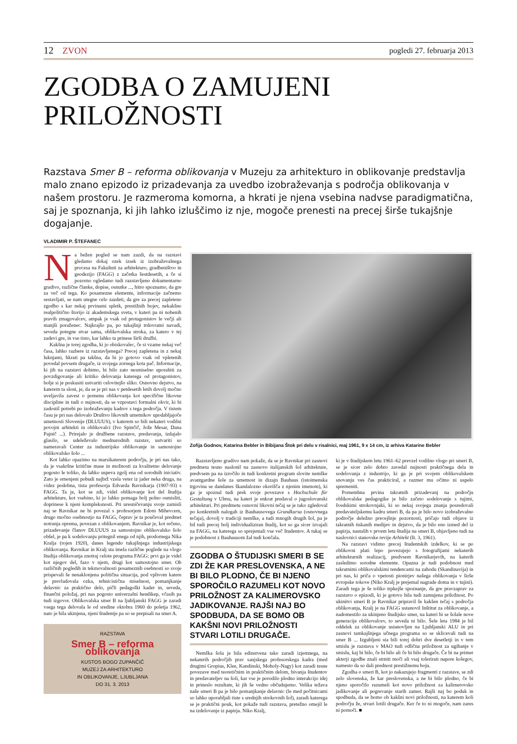12 ZVON pogledi 27. februarja 2013
ZGODBA O ZAMUJENI
PRILOŽNOSTI
Razstava Smer B – reforma oblikovanja v Muzeju za arhitekturo in oblikovanje predstavlja malo znano epizodo iz prizadevanja za uvedbo izobraževanja s področja oblikovanja v našem prostoru. Je razmeroma komorna, a hkrati je njena vsebina nadvse paradigmatična, saj je spoznanja, ki jih lahko izluščimo iz nje, mogoče prenesti na precej širše tukajšnje dogajanje.
VLADIMIR P. ŠTEFANEC
Na bežen pogled se nam zazdi, da na razstavi gledamo dokaj ozek izsek iz izobraževalnega procesa na Fakulteti za arhitekturo, gradbeništvo in geodezijo (FAGG) z začetka šestdesetih, a če si pozorno ogledamo tudi razstavljeno dokumentarno gradivo, različne članke, dopise, osnutke ..., hitro spoznamo, da gre za več od tega. Ko posamezne elemente, informacije začnemo sestavljati, se nam utegne celo zazdeti, da gre za precej zapleteno zgodbo s kar nekaj prvinami spletk, prestižnih bojev, nekakšno realpolitično štorijo iz akademskega sveta, v kateri pa ni nobenih pravih zmagovalcev, ampak je vsak od protagonistov le večji ali manjši poraženec. Najkrajšo pa, po tukajšnji trdovratni navadi, seveda potegne stvar sama, oblikovalska stroka, za katero v tej zadevi gre, in vse tisto, kar lahko ta prinese širši družbi.
Kakšna je torej zgodba, ki jo obiskovalec, če si vzame nekaj več časa, lahko razbere iz razstavljenega? Precej zapletena in z nekaj luknjami, hkrati pa takšna, da bi jo gotovo vsak od vpletenih povedal povsem drugače, iz svojega zornega kota pač. Informacije, ki jih na razstavi dobimo, bi bilo zato nesmiselno uporabiti za povzdigovanje ali kritiko delovanja katerega od protagonistov, bolje si je poskusiti ustvariti celovitejšo sliko. Osnovno dejstvo, na katerem ta sloni, je, da se je pri nas v petdesetih letih dovolj močno uveljavila zavest o pomenu oblikovanja kot specifične likovne discipline in tudi o nujnosti, da se vzpostavi formalni okvir, ki bi zadostil potrebi po izobraževanju kadrov s tega področja. V tistem času je pri nas delovalo Društvo likovnih umetnikov upodabljajoče umetnosti Slovenije (DLUUUS), v katerem so bili nekateri vodilni povojni arhitekti in oblikovalci (Ivo Spinčič, Jože Mesar, Dana Pajnič ...). Prirejalo je družbene razstave, predavanja, izdajalo glasilo, se udeleževalo mednarodnih razstav, ustvariti so nameravali Center za industrijsko oblikovanje in samostojno oblikovalsko šolo ...
Kot lahko opazimo na marsikaterem področju, je pri nas tako, da je vsakršne kritične mase in možnosti za kvalitetno delovanje pogosto le toliko, da lahko uspeva zgolj ena od sorodnih iniciativ. Zato je omenjeni pobudi najbrž vzela veter iz jader neka druga, na videz podobna, tista profesorja Edvarda Ravnikarja (1907-93) s FAGG. Ta je, kot se zdi, videl oblikovanje kot del študija arhitekture, kot vsebino, ki jo lahko pomaga bolj polno osmisliti, doprinese k njeni kompleksnosti. Pri uresničevanju svoje zamisli naj se Ravnikar ne bi povezal s profesorjem Edom Mihevcem, drugo močno osebnostjo na FAGG, čeprav je ta poučeval predmet notranja oprema, povezan z oblikovanjem. Ravnikar je, kot rečeno, prizadevanje članov DLUUUS za samostojno oblikovalsko šolo obšel, je pa k sodelovanju pritegnil enega od njih, prodornega Nika Kralja (rojen 1920), danes legendo tukajšnjega industrijskega oblikovanja. Ravnikar in Kralj sta imela različne poglede na vlogo študija oblikovanja znotraj celote programa FAGG: prvi ga je videl kot njegov del, fazo v njem, drugi kot samostojno smer. Ob različnih pogledih in tekmovalnosti posameznih osebnosti so svoje prispevali še nenaklonjena politična situacija, pod vplivom katere je prevladovala ozka, tehnicistična miselnost, pomanjkanje delavnic za praktično delo, pičli pedagoški kader in, seveda, finančni položaj, pri nas pogosto univerzalni hendikep, včasih pa tudi izgovor. Oblikovalska smer B na ljubljanski FAGG je zaradi vsega tega delovala le od sredine oktobra 1960 do poletja 1962, nato je bila ukinjena, njeni študentje pa so se prepisali na smer A.
RAZSTAVA
Smer B – reforma oblikovanja
KUSTOS BOGO ZUPANČIČ
MUZEJ ZA ARHITEKTURO
IN OBLIKOVANJE, LJUBLJANA
DO 31. 3. 2013
Zofija Godnov, Katarina Bebler in Bibijana Štok pri delu v risalnici, maj 1961, 9 x 14 cm, iz arhiva Katarine Bebler
Razstavljeno gradivo nam pokaže, da se je Ravnikar pri zasnovi predmeta tesno naslonil na zasnovo italijanskih šol arhitekture, predvsem pa na izročilo in tudi konkretni program slovite nemške avantgardne šole za umetnost in dizajn Bauhaus (istoimenska trgovina se dandanes škandalozno okorišča z njenim imenom), ki ga je spoznal tudi prek svoje povezave s Hochschule für Gestaltung v Ulmu, na kateri je enkrat predaval o jugoslovanski arhitekturi. Pri predmetu osnovni likovni tečaj se je tako zgledoval po konkretnih nalogah iz Bauhausovega Grundkursa (osnovnega tečaja), dovolj v tradiciji nemške, a tudi mnogih drugih šol, pa je bil tudi precej bolj individualiziran študij, kot so ga sicer izvajali na FAGG, na katerega so sprejemali vse več študentov. A tukaj se je podobnost z Bauhausom žal tudi končala.
ZGODBA O ŠTUDIJSKI SMERI B SE ZDI ŽE KAR PRESLOVENSKA, A NE BI BILO PLODNO, ČE BI NJENO SPOROČILO RAZUMELI KOT NOVO PRILOŽNOST ZA KALIMEROVSKO JADIKOVANJE. RAJŠI NAJ BO SPODBUDA, DA SE BOMO OB KAKŠNI NOVI PRILOŽNOSTI STVARI LOTILI DRUGAČE.
Nemška šola je bila edinstvena tako zaradi izjemnega, na nekaterih področjih prav sanjskega profesorskega kadra (med drugimi Gropius, Klee, Kandinski, Moholy-Nagy) kot zaradi tesne povezave med teoretičnim in praktičnim delom, bivanja študentov in predavateljev na šoli, kar vse je porodilo plodno interakcijo idej in prineslo rezultate, ki jih še vedno občudujemo. Velika težava naše smeri B pa je bilo pomanjkanje delavnic (le med počitnicami so lahko uporabljali tiste s srednjih strokovnih šol), zaradi katerega se je praktični pouk, kot pokaže tudi razstava, pretežno omejil le na izdelovanje iz papirja. Niko Kralj,
ki je v študijskem letu 1961–62 prevzel vodilno vlogo pri smeri B, se je sicer zelo dobro zavedal nujnosti praktičnega dela in sodelovanja z industrijo, ki ga je pri svojem oblikovalskem snovanju ves čas prakticiral, a razmer mu očitno ni uspelo spremeniti.
Pomembna prvina takratnih prizadevanj na področju oblikovalske pedagogike je bilo začeto sodelovanje s tujimi, švedskimi strokovnjaki, ki so nekaj svojega znanja posredovali predavateljskemu kadru smeri B, da pa je bilo novo izobraževalno področje deležno precejšnje pozornosti, pričajo tudi objave iz takratnih tiskanih medijev in dejstvo, da je bilo eno izmed del iz papirja, nastalih v prvem letu študija na smeri B, objavljeno tudi na naslovnici stanovske revije Arhitekt (št. 3, 1961).
Na razstavi vidimo precej študentskih izdelkov, ki se po oblikovni plati lepo povezujejo s fotografijami nekaterih arhitekturnih realizacij, predvsem Ravnikarjevih, na katerih zasledimo sorodne elemente. Opazna je tudi podobnost med takratnimi oblikovalskimi tendencami na zahodu (Skandinavija) in pri nas, ki priča o vpetosti pionirjev našega oblikovanja v širše evropske tokove (Niko Kralj je prejemal nagrade doma in v tujini). Zaradi tega je še toliko trpkejše spoznanje, da gre pravzaprav za razstavo o epizodi, ki je gotovo bila tudi zamujena priložnost. Po ukinitvi smeri B je Ravnikar pripravil še kakšen tečaj s področja oblikovanja, Kralj je na FAGG ustanovil Inštitut za oblikovanje, a nadomestilo za ukinjeno študijsko smer, na kateri bi se šolale nove generacije oblikovalcev, to seveda ni bilo. Šele leta 1984 je bil oddelek za oblikovanje ustanovljen na Ljubljanski ALU in pri zasnovi tamkajšnjega učnega programa so se sklicevali tudi na smer B ... Izgubljeni sta bili torej dobri dve desetletji in v tem smislu je razstava v MAO tudi odlična priložnost za ugibanje v smislu, kaj bi bilo, če bi bilo ali če bi bilo drugače. Če bi na primer akterji zgodbe znali strniti moči ali vsaj tolerirati napore kolegov, namesto da so dali prednost prestižnemu boju.
Zgodba o smeri B, kot jo nakazujejo fragmenti z razstave, se zdi zelo slovenska, že kar preslovenska, a ne bi bilo plodno, če bi njeno sporočilo razumeli kot novo priložnost za kalimerovsko jadikovanje ali pogrevanje starih zamer. Rajši naj bo poduk in spodbuda, da se bomo ob kakšni novi priložnosti, na katerem koli področju že, stvari lotili drugače. Ker če to ni mogoče, nam zares ni pomoči. ■